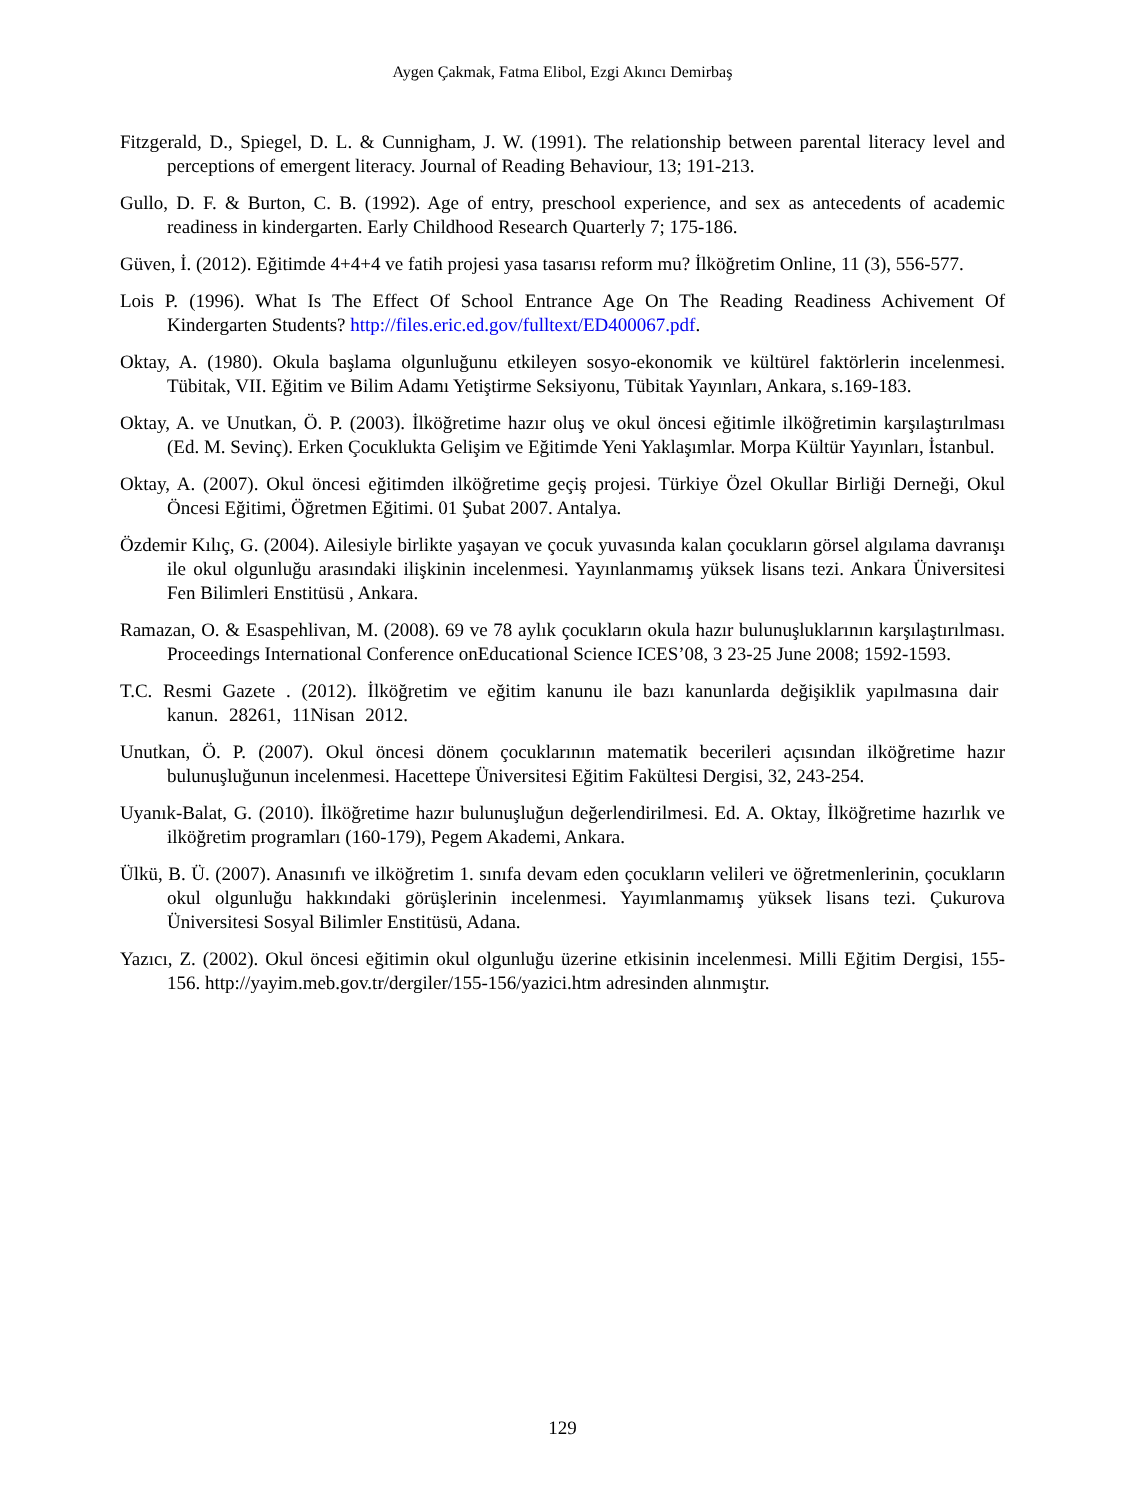Aygen Çakmak, Fatma Elibol, Ezgi Akıncı Demirbaş
Fitzgerald, D., Spiegel, D. L. & Cunnigham, J. W. (1991). The relationship between parental literacy level and perceptions of emergent literacy. Journal of Reading Behaviour, 13; 191-213.
Gullo, D. F. & Burton, C. B. (1992). Age of entry, preschool experience, and sex as antecedents of academic readiness in kindergarten. Early Childhood Research Quarterly 7; 175-186.
Güven, İ. (2012). Eğitimde 4+4+4 ve fatih projesi yasa tasarısı reform mu? İlköğretim Online, 11 (3), 556-577.
Lois P. (1996). What Is The Effect Of School Entrance Age On The Reading Readiness Achivement Of Kindergarten Students? http://files.eric.ed.gov/fulltext/ED400067.pdf.
Oktay, A. (1980). Okula başlama olgunluğunu etkileyen sosyo-ekonomik ve kültürel faktörlerin incelenmesi. Tübitak, VII. Eğitim ve Bilim Adamı Yetiştirme Seksiyonu, Tübitak Yayınları, Ankara, s.169-183.
Oktay, A. ve Unutkan, Ö. P. (2003). İlköğretime hazır oluş ve okul öncesi eğitimle ilköğretimin karşılaştırılması (Ed. M. Sevinç). Erken Çocuklukta Gelişim ve Eğitimde Yeni Yaklaşımlar. Morpa Kültür Yayınları, İstanbul.
Oktay, A. (2007). Okul öncesi eğitimden ilköğretime geçiş projesi. Türkiye Özel Okullar Birliği Derneği, Okul Öncesi Eğitimi, Öğretmen Eğitimi. 01 Şubat 2007. Antalya.
Özdemir Kılıç, G. (2004). Ailesiyle birlikte yaşayan ve çocuk yuvasında kalan çocukların görsel algılama davranışı ile okul olgunluğu arasındaki ilişkinin incelenmesi. Yayınlanmamış yüksek lisans tezi. Ankara Üniversitesi Fen Bilimleri Enstitüsü , Ankara.
Ramazan, O. & Esaspehlivan, M. (2008). 69 ve 78 aylık çocukların okula hazır bulunuşluklarının karşılaştırılması. Proceedings International Conference onEducational Science ICES’08, 3 23-25 June 2008; 1592-1593.
T.C. Resmi Gazete . (2012). İlköğretim ve eğitim kanunu ile bazı kanunlarda değişiklik yapılmasına dair kanun. 28261, 11Nisan 2012.
Unutkan, Ö. P. (2007). Okul öncesi dönem çocuklarının matematik becerileri açısından ilköğretime hazır bulunuşluğunun incelenmesi. Hacettepe Üniversitesi Eğitim Fakültesi Dergisi, 32, 243-254.
Uyanık-Balat, G. (2010). İlköğretime hazır bulunuşluğun değerlendirilmesi. Ed. A. Oktay, İlköğretime hazırlık ve ilköğretim programları (160-179), Pegem Akademi, Ankara.
Ülkü, B. Ü. (2007). Anasınıfı ve ilköğretim 1. sınıfa devam eden çocukların velileri ve öğretmenlerinin, çocukların okul olgunluğu hakkındaki görüşlerinin incelenmesi. Yayımlanmamış yüksek lisans tezi. Çukurova Üniversitesi Sosyal Bilimler Enstitüsü, Adana.
Yazıcı, Z. (2002). Okul öncesi eğitimin okul olgunluğu üzerine etkisinin incelenmesi. Milli Eğitim Dergisi, 155-156. http://yayim.meb.gov.tr/dergiler/155-156/yazici.htm adresinden alınmıştır.
129